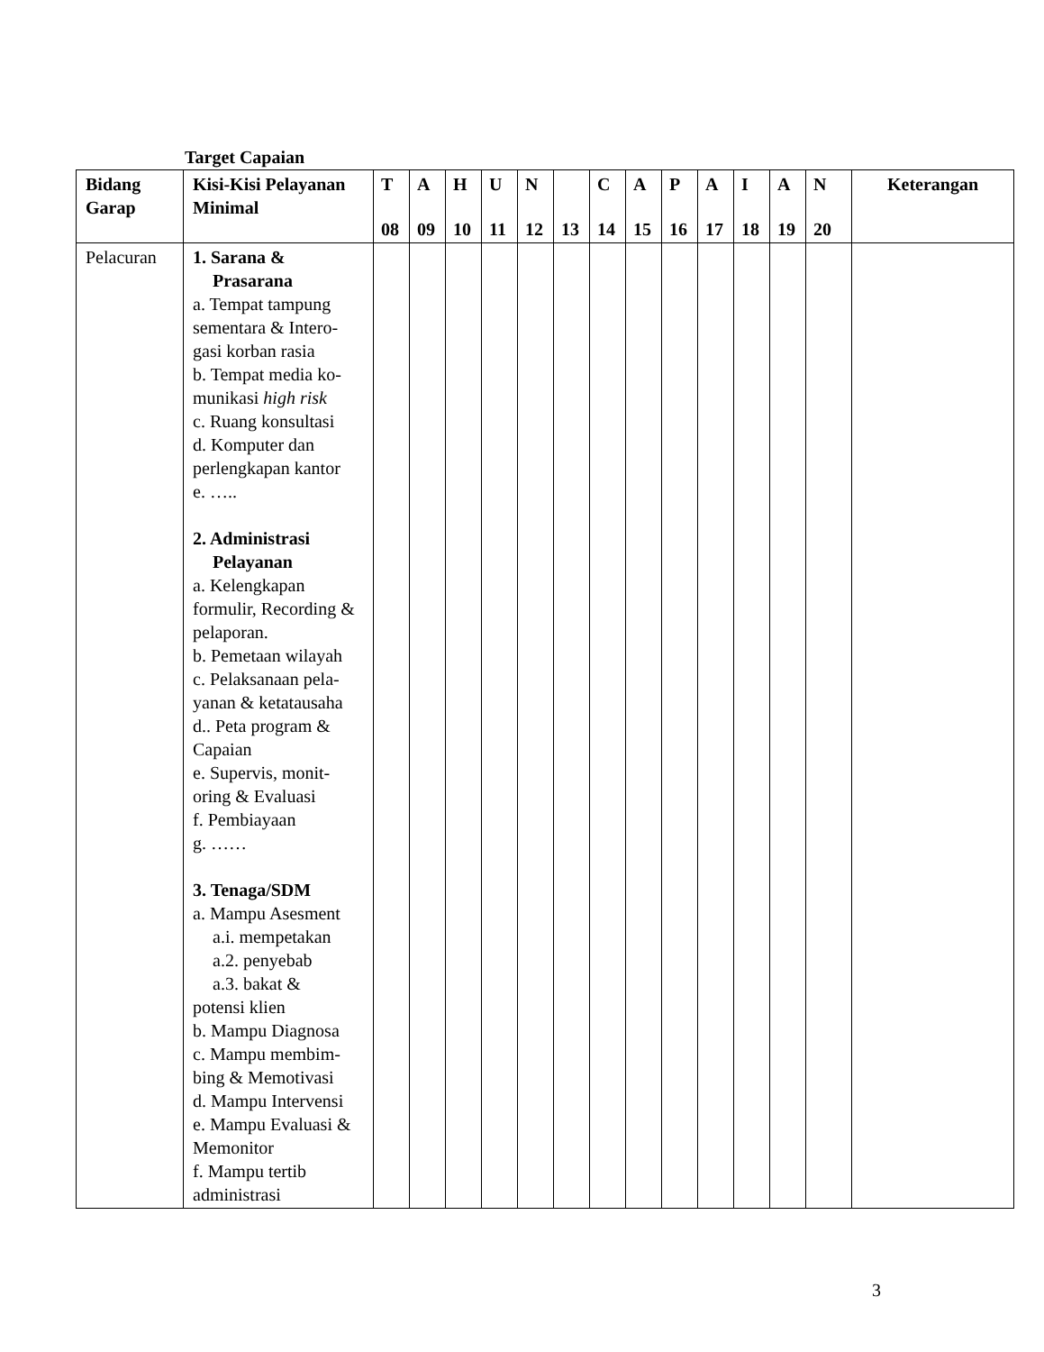Target Capaian
| Bidang Garap | Kisi-Kisi Pelayanan Minimal | T 08 | A 09 | H 10 | U 11 | N 12 | 13 | C 14 | A 15 | P 16 | A 17 | I 18 | A 19 | N 20 | Keterangan |
| --- | --- | --- | --- | --- | --- | --- | --- | --- | --- | --- | --- | --- | --- | --- | --- |
| Pelacuran | 1. Sarana & Prasarana a. Tempat tampung sementara & Intero-gasi korban rasia b. Tempat media ko-munikasi high risk c. Ruang konsultasi d. Komputer dan perlengkapan kantor e. ….. 2. Administrasi Pelayanan a. Kelengkapan formulir, Recording & pelaporan. b. Pemetaan wilayah c. Pelaksanaan pela-yanan & ketatausaha d.. Peta program & Capaian e. Supervis, monit-oring & Evaluasi f. Pembiayaan g. …… 3. Tenaga/SDM a. Mampu Asesment a.i. mempetakan a.2. penyebab a.3. bakat & potensi klien b. Mampu Diagnosa c. Mampu membim-bing & Memotivasi d. Mampu Intervensi e. Mampu Evaluasi & Memonitor f. Mampu tertib administrasi | | | | | | | | | | | | | | |
3